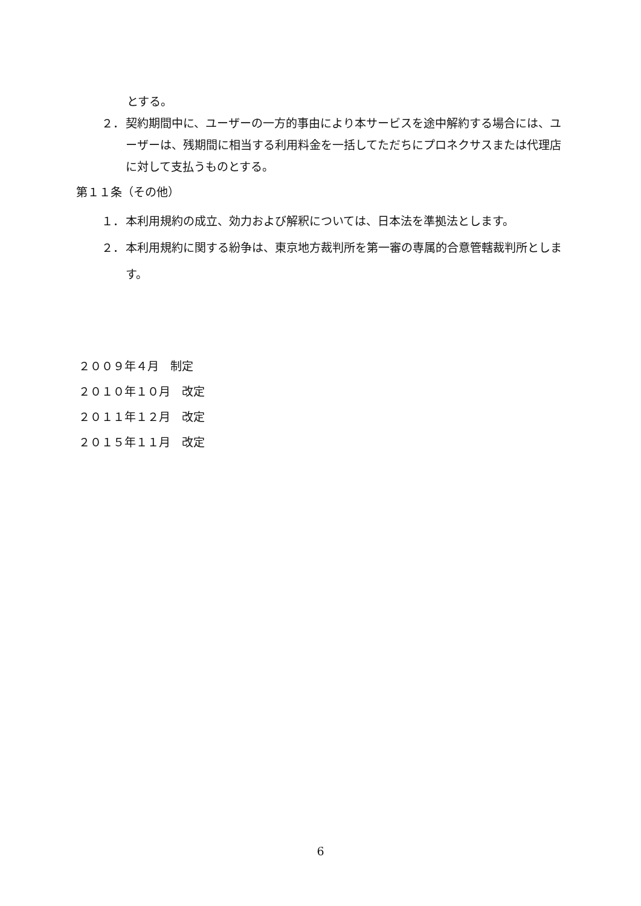とする。
２． 契約期間中に、ユーザーの一方的事由により本サービスを途中解約する場合には、ユーザーは、残期間に相当する利用料金を一括してただちにプロネクサスまたは代理店に対して支払うものとする。
第１１条（その他）
１． 本利用規約の成立、効力および解釈については、日本法を準拠法とします。
２． 本利用規約に関する紛争は、東京地方裁判所を第一審の専属的合意管轄裁判所とします。
２００９年４月　制定
２０１０年１０月　改定
２０１１年１２月　改定
２０１５年１１月　改定
6